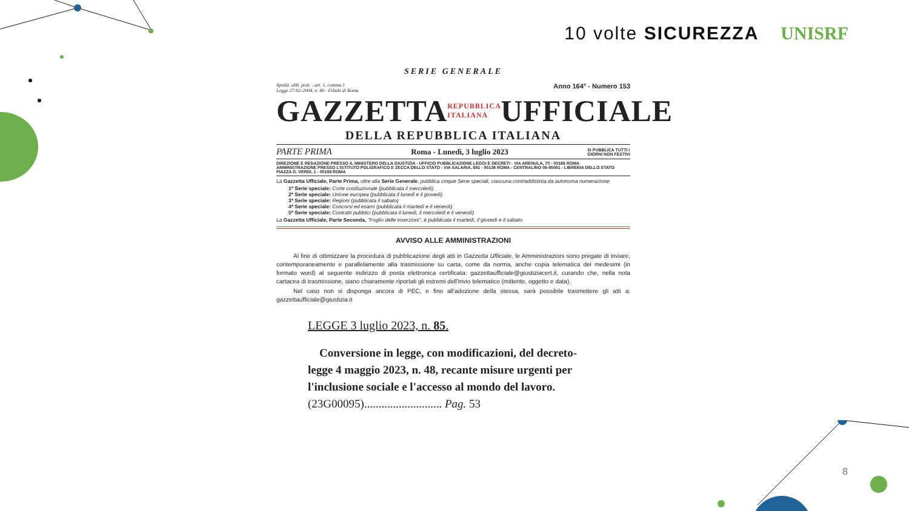10 volte SICUREZZA UNISRF
SERIE GENERALE
Spediz. abb. post. - art. 1, comma 1
Legge 27-02-2004, n. 46 - Filiale di Roma
Anno 164° - Numero 153
GAZZETTA REPUBBLICA ITALIANA UFFICIALE
DELLA REPUBBLICA ITALIANA
PARTE PRIMA Roma - Lunedì, 3 luglio 2023 SI PUBBLICA TUTTI I
GIORNI NON FESTIVI
DIREZIONE E REDAZIONE PRESSO IL MINISTERO DELLA GIUSTIZIA - UFFICIO PUBBLICAZIONE LEGGI E DECRETI - VIA ARENULA, 70 - 00186 ROMA
AMMINISTRAZIONE PRESSO L'ISTITUTO POLIGRAFICO E ZECCA DELLO STATO - VIA SALARIA, 691 - 00138 ROMA - CENTRALINO 06-85081 - LIBRERIA DELLO STATO
PIAZZA G. VERDI, 1 - 00198 ROMA
La Gazzetta Ufficiale, Parte Prima, oltre alla Serie Generale, pubblica cinque Serie speciali, ciascuna contraddistinta da autonoma numerazione:
1ª Serie speciale: Corte costituzionale (pubblicata il mercoledì)
2ª Serie speciale: Unione europea (pubblicata il lunedì e il giovedì)
3ª Serie speciale: Regioni (pubblicata il sabato)
4ª Serie speciale: Concorsi ed esami (pubblicata il martedì e il venerdì)
5ª Serie speciale: Contratti pubblici (pubblicata il lunedì, il mercoledì e il venerdì)
La Gazzetta Ufficiale, Parte Seconda, "Foglio delle inserzioni", è pubblicata il martedì, il giovedì e il sabato
AVVISO ALLE AMMINISTRAZIONI
Al fine di ottimizzare la procedura di pubblicazione degli atti in Gazzetta Ufficiale, le Amministrazioni sono pregate di inviare, contemporaneamente e parallelamente alla trasmissione su carta, come da norma, anche copia telematica dei medesimi (in formato word) al seguente indirizzo di posta elettronica certificata: gazzettaufficiale@giustiziacert.it, curando che, nella nota cartacea di trasmissione, siano chiaramente riportati gli estremi dell'invio telematico (mittente, oggetto e data).
Nel caso non si disponga ancora di PEC, e fino all'adozione della stessa, sarà possibile trasmettere gli atti a: gazzettaufficiale@giustizia.it
LEGGE 3 luglio 2023, n. 85.
Conversione in legge, con modificazioni, del decreto-legge 4 maggio 2023, n. 48, recante misure urgenti per l'inclusione sociale e l'accesso al mondo del lavoro. (23G00095)........................... Pag. 53
8